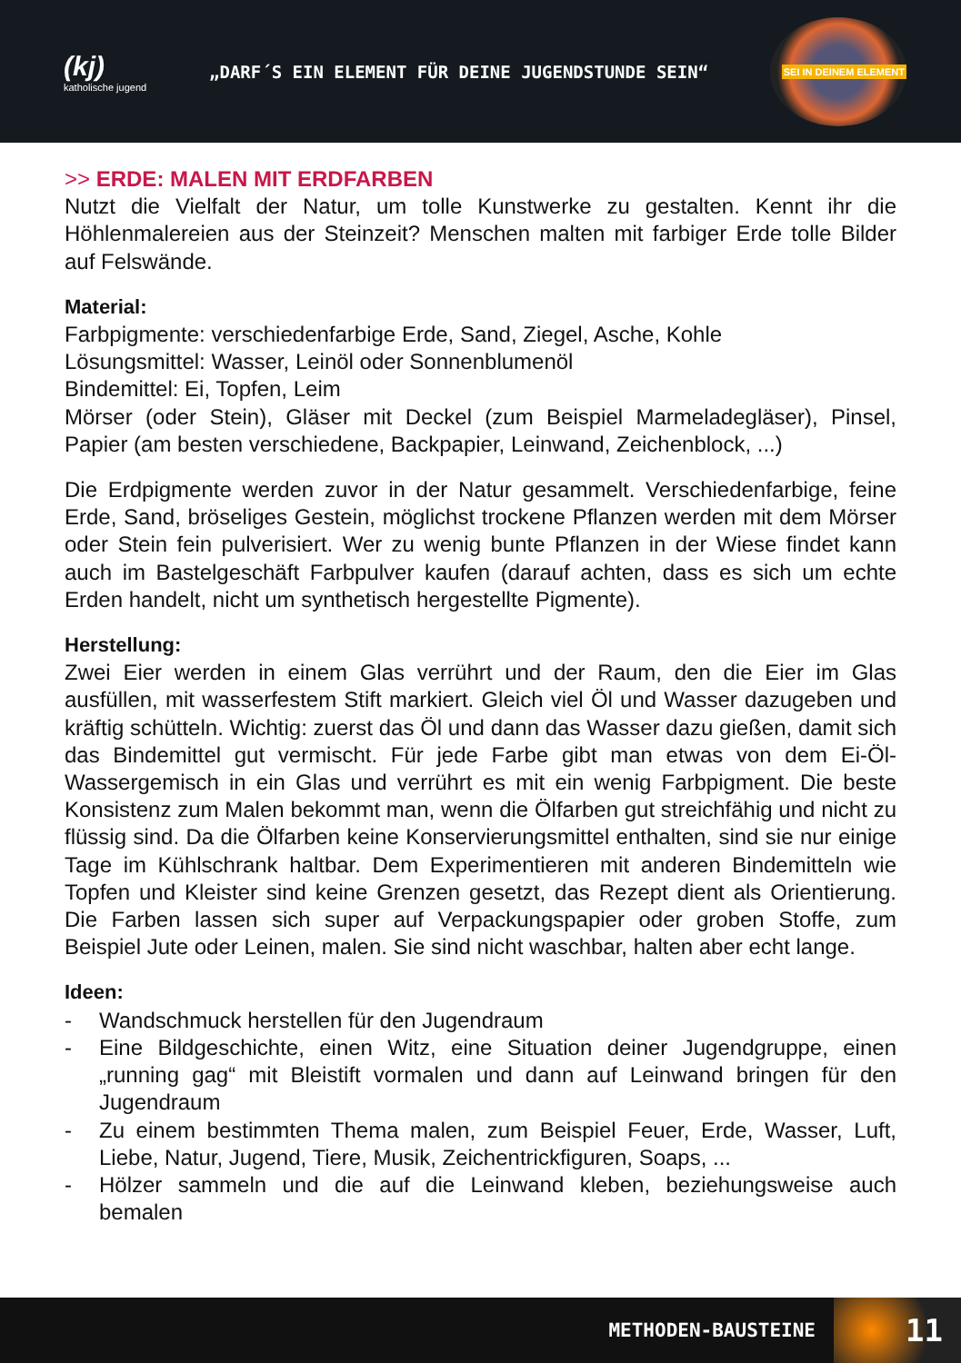(kj)
katholische jugend
„DARF´S EIN ELEMENT FÜR DEINE JUGENDSTUNDE SEIN“
SEI IN DEINEM ELEMENT
>> ERDE: MALEN MIT ERDFARBEN
Nutzt die Vielfalt der Natur, um tolle Kunstwerke zu gestalten. Kennt ihr die Höhlenmalereien aus der Steinzeit? Menschen malten mit farbiger Erde tolle Bilder auf Felswände.
Material:
Farbpigmente: verschiedenfarbige Erde, Sand, Ziegel, Asche, Kohle
Lösungsmittel: Wasser, Leinöl oder Sonnenblumenöl
Bindemittel: Ei, Topfen, Leim
Mörser (oder Stein), Gläser mit Deckel (zum Beispiel Marmeladegläser), Pinsel, Papier (am besten verschiedene, Backpapier, Leinwand, Zeichenblock, ...)
Die Erdpigmente werden zuvor in der Natur gesammelt. Verschiedenfarbige, feine Erde, Sand, bröseliges Gestein, möglichst trockene Pflanzen werden mit dem Mörser oder Stein fein pulverisiert. Wer zu wenig bunte Pflanzen in der Wiese findet kann auch im Bastelgeschäft Farbpulver kaufen (darauf achten, dass es sich um echte Erden handelt, nicht um synthetisch hergestellte Pigmente).
Herstellung:
Zwei Eier werden in einem Glas verrührt und der Raum, den die Eier im Glas ausfüllen, mit wasserfestem Stift markiert. Gleich viel Öl und Wasser dazugeben und kräftig schütteln. Wichtig: zuerst das Öl und dann das Wasser dazu gießen, damit sich das Bindemittel gut vermischt. Für jede Farbe gibt man etwas von dem Ei-Öl-Wassergemisch in ein Glas und verrührt es mit ein wenig Farbpigment. Die beste Konsistenz zum Malen bekommt man, wenn die Ölfarben gut streichfähig und nicht zu flüssig sind. Da die Ölfarben keine Konservierungsmittel enthalten, sind sie nur einige Tage im Kühlschrank haltbar. Dem Experimentieren mit anderen Bindemitteln wie Topfen und Kleister sind keine Grenzen gesetzt, das Rezept dient als Orientierung. Die Farben lassen sich super auf Verpackungspapier oder groben Stoffe, zum Beispiel Jute oder Leinen, malen. Sie sind nicht waschbar, halten aber echt lange.
Ideen:
- Wandschmuck herstellen für den Jugendraum
- Eine Bildgeschichte, einen Witz, eine Situation deiner Jugendgruppe, einen „running gag“ mit Bleistift vormalen und dann auf Leinwand bringen für den Jugendraum
- Zu einem bestimmten Thema malen, zum Beispiel Feuer, Erde, Wasser, Luft, Liebe, Natur, Jugend, Tiere, Musik, Zeichentrickfiguren, Soaps, ...
- Hölzer sammeln und die auf die Leinwand kleben, beziehungsweise auch bemalen
METHODEN-BAUSTEINE 11